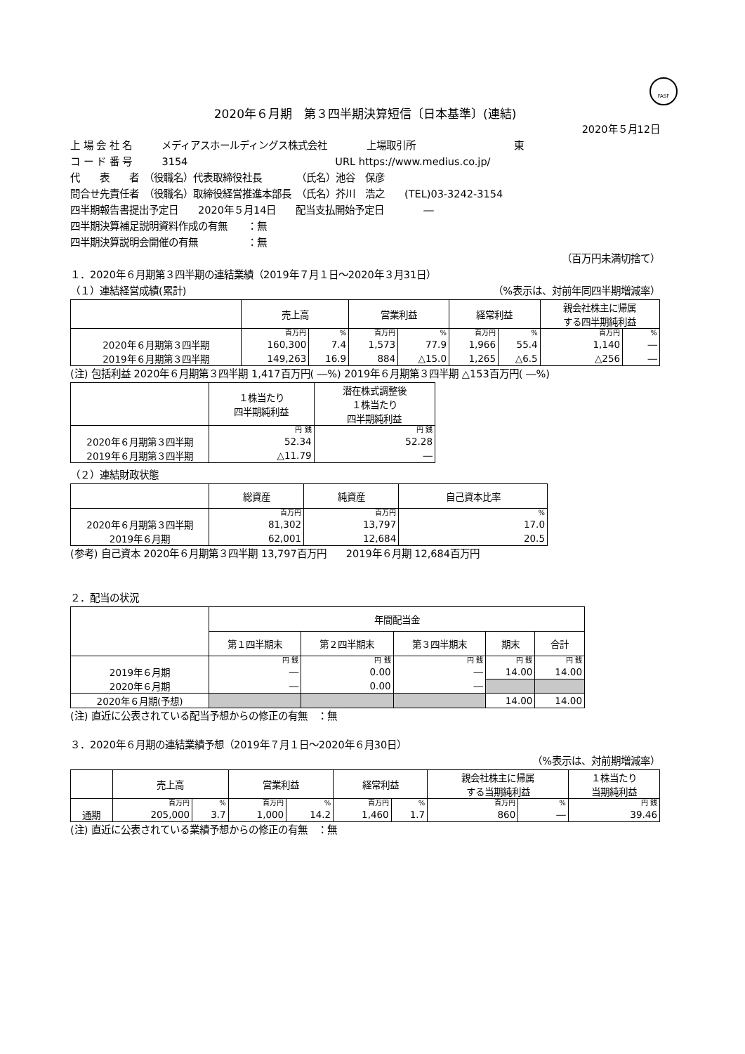FASF
2020年６月期　第３四半期決算短信〔日本基準〕(連結)
2020年５月12日
上 場 会 社 名　　　メディアスホールディングス株式会社　　　　上場取引所　　　　　　　　　　東
コ ー ド 番 号　　　3154　　　　　　　　　　　　　　　URL https://www.medius.co.jp/
代　　表　　者　（役職名）代表取締役社長　　　　（氏名）池谷　保彦
問合せ先責任者　（役職名）取締役経営推進本部長　（氏名）芥川　浩之　　(TEL)03-3242-3154
四半期報告書提出予定日　　2020年５月14日　　配当支払開始予定日　　　　―
四半期決算補足説明資料作成の有無　　：無
四半期決算説明会開催の有無　　　　　：無
（百万円未満切捨て）
１．2020年６月期第３四半期の連結業績（2019年７月１日～2020年３月31日）
（１）連結経営成績(累計) （%表示は、対前年同四半期増減率）
| | 売上高 | | 営業利益 | | 経常利益 | | 親会社株主に帰属 する四半期純利益 | |
| --- | --- | --- | --- | --- | --- | --- | --- | --- |
| | 百万円 | % | 百万円 | % | 百万円 | % | 百万円 | % |
| 2020年６月期第３四半期 | 160,300 | 7.4 | 1,573 | 77.9 | 1,966 | 55.4 | 1,140 | ― |
| 2019年６月期第３四半期 | 149,263 | 16.9 | 884 | △15.0 | 1,265 | △6.5 | △256 | ― |
(注) 包括利益 2020年６月期第３四半期 1,417百万円( ―%) 2019年６月期第３四半期 △153百万円( ―%)
| | １株当たり 四半期純利益 | 潜在株式調整後 １株当たり 四半期純利益 |
| --- | --- | --- |
| | 円 銭 | 円 銭 |
| 2020年６月期第３四半期 | 52.34 | 52.28 |
| 2019年６月期第３四半期 | △11.79 | ― |
（２）連結財政状態
| | 総資産 | 純資産 | 自己資本比率 |
| --- | --- | --- | --- |
| | 百万円 | 百万円 | % |
| 2020年６月期第３四半期 | 81,302 | 13,797 | 17.0 |
| 2019年６月期 | 62,001 | 12,684 | 20.5 |
(参考) 自己資本 2020年６月期第３四半期 13,797百万円　　2019年６月期 12,684百万円
２．配当の状況
| | 年間配当金 | | | | |
| --- | --- | --- | --- | --- | --- |
| | 第１四半期末 | 第２四半期末 | 第３四半期末 | 期末 | 合計 |
| | 円 銭 | 円 銭 | 円 銭 | 円 銭 | 円 銭 |
| 2019年６月期 | ― | 0.00 | ― | 14.00 | 14.00 |
| 2020年６月期 | ― | 0.00 | ― | | |
| 2020年６月期(予想) | | | | 14.00 | 14.00 |
(注) 直近に公表されている配当予想からの修正の有無　：無
３．2020年６月期の連結業績予想（2019年７月１日～2020年６月30日）
（%表示は、対前期増減率）
| | 売上高 | | 営業利益 | | 経常利益 | | 親会社株主に帰属 する当期純利益 | | １株当たり 当期純利益 |
| --- | --- | --- | --- | --- | --- | --- | --- | --- | --- |
| | 百万円 | % | 百万円 | % | 百万円 | % | 百万円 | % | 円 銭 |
| 通期 | 205,000 | 3.7 | 1,000 | 14.2 | 1,460 | 1.7 | 860 | ― | 39.46 |
(注) 直近に公表されている業績予想からの修正の有無　：無